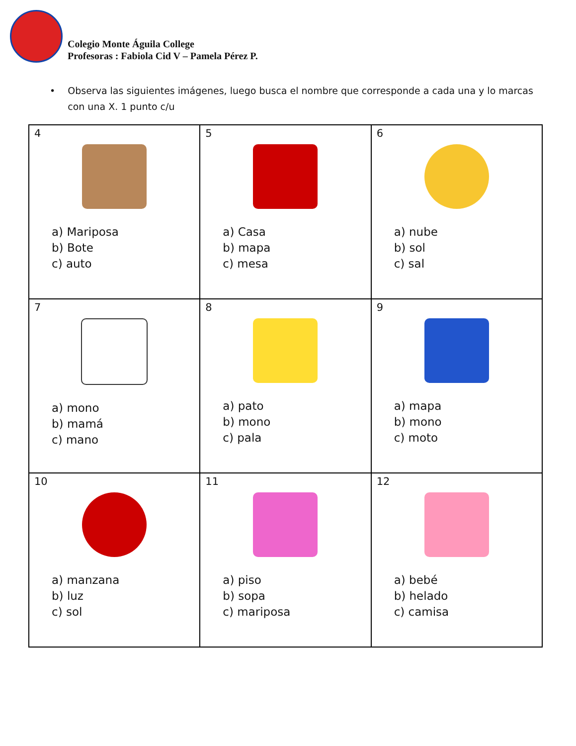Colegio Monte Águila College
Profesoras : Fabiola Cid V – Pamela Pérez P.
• Observa las siguientes imágenes, luego busca el nombre que corresponde a cada una y lo marcas con una X. 1 punto c/u
| 4 a) Mariposa b) Bote c) auto | 5 a) Casa b) mapa c) mesa | 6 a) nube b) sol c) sal |
| 7 a) mono b) mamá c) mano | 8 a) pato b) mono c) pala | 9 a) mapa b) mono c) moto |
| 10 a) manzana b) luz c) sol | 11 a) piso b) sopa c) mariposa | 12 a) bebé b) helado c) camisa |